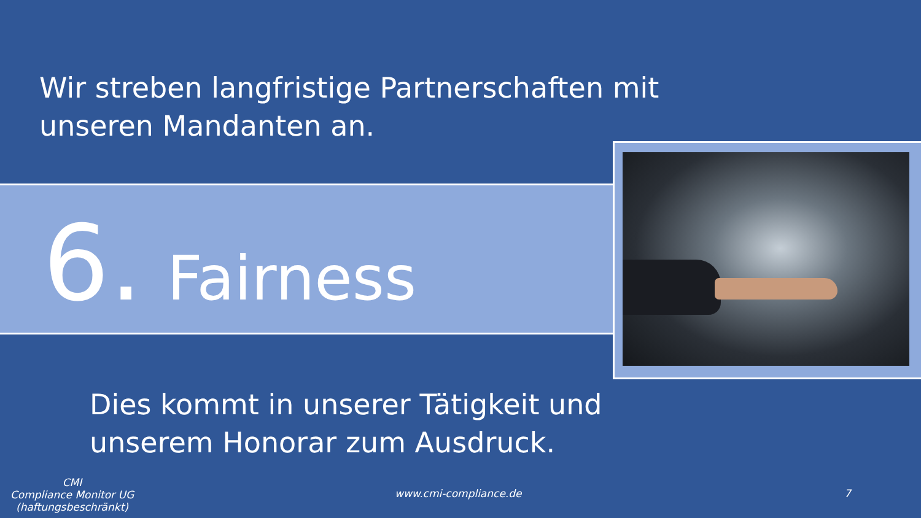Wir streben langfristige Partnerschaften mit
unseren Mandanten an.
6. Fairness
Dies kommt in unserer Tätigkeit und
unserem Honorar zum Ausdruck.
CMI
Compliance Monitor UG
(haftungsbeschränkt)
www.cmi-compliance.de 7